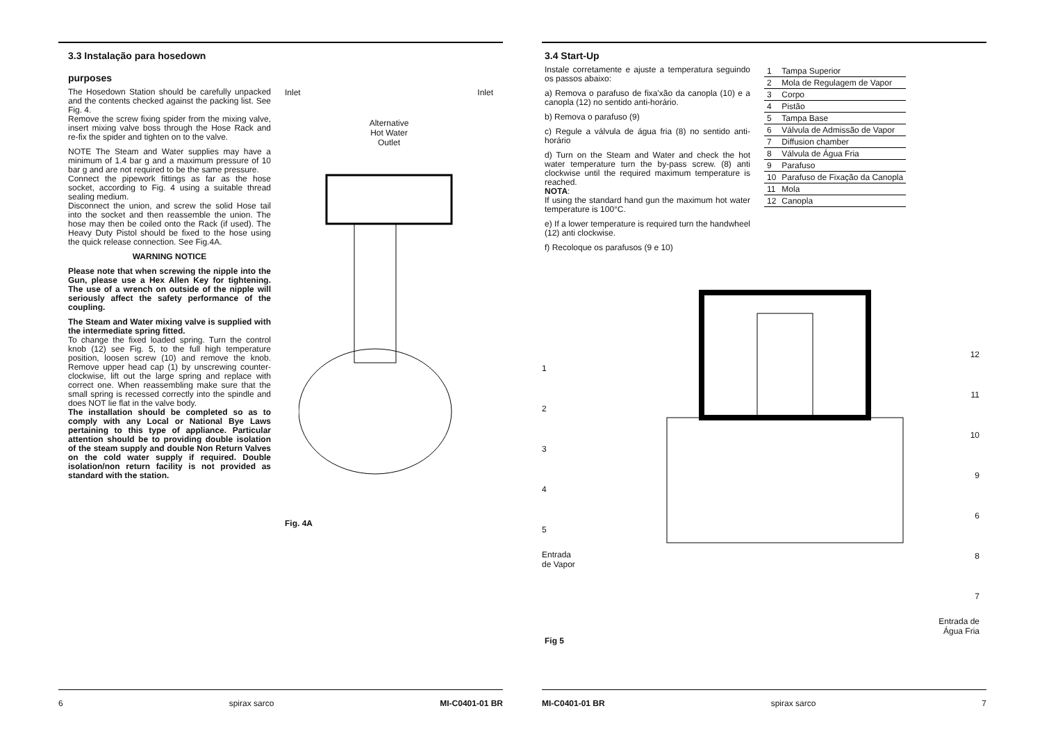3.3 Instalação para hosedown
purposes
The Hosedown Station should be carefully unpacked and the contents checked against the packing list. See Fig. 4.
Remove the screw fixing spider from the mixing valve, insert mixing valve boss through the Hose Rack and re-fix the spider and tighten on to the valve.
NOTE The Steam and Water supplies may have a minimum of 1.4 bar g and a maximum pressure of 10 bar g and are not required to be the same pressure.
Connect the pipework fittings as far as the hose socket, according to Fig. 4 using a suitable thread sealing medium.
Disconnect the union, and screw the solid Hose tail into the socket and then reassemble the union. The hose may then be coiled onto the Rack (if used). The Heavy Duty Pistol should be fixed to the hose using the quick release connection. See Fig.4A.
WARNING NOTICE
Please note that when screwing the nipple into the Gun, please use a Hex Allen Key for tightening. The use of a wrench on outside of the nipple will seriously affect the safety performance of the coupling.
The Steam and Water mixing valve is supplied with the intermediate spring fitted.
To change the fixed loaded spring. Turn the control knob (12) see Fig. 5, to the full high temperature position, loosen screw (10) and remove the knob. Remove upper head cap (1) by unscrewing counter-clockwise, lift out the large spring and replace with correct one. When reassembling make sure that the small spring is recessed correctly into the spindle and does NOT lie flat in the valve body.
The installation should be completed so as to comply with any Local or National Bye Laws pertaining to this type of appliance. Particular attention should be to providing double isolation of the steam supply and double Non Return Valves on the cold water supply if required. Double isolation/non return facility is not provided as standard with the station.
Inlet Inlet
Alternative
Hot Water
Outlet
Fig. 4A
6 spirax sarco MI-C0401-01 BR
3.4 Start-Up
Instale corretamente e ajuste a temperatura seguindo os passos abaixo:
a) Remova o parafuso de fixa'xão da canopla (10) e a canopla (12) no sentido anti-horário.
b) Remova o parafuso (9)
c) Regule a válvula de água fria (8) no sentido anti-horário
d) Turn on the Steam and Water and check the hot water temperature turn the by-pass screw. (8) anti clockwise until the required maximum temperature is reached.
NOTA:
If using the standard hand gun the maximum hot water temperature is 100°C.
e) If a lower temperature is required turn the handwheel (12) anti clockwise.
f) Recoloque os parafusos (9 e 10)
| 1 | Tampa Superior |
| 2 | Mola de Regulagem de Vapor |
| 3 | Corpo |
| 4 | Pistão |
| 5 | Tampa Base |
| 6 | Válvula de Admissão de Vapor |
| 7 | Diffusion chamber |
| 8 | Válvula de Água Fria |
| 9 | Parafuso |
| 10 | Parafuso de Fixação da Canopla |
| 11 | Mola |
| 12 | Canopla |
1
2
3
4
5
Entrada
de Vapor
12
11
10
9
6
8
7
Entrada de
Água Fria
Fig 5
MI-C0401-01 BR spirax sarco 7